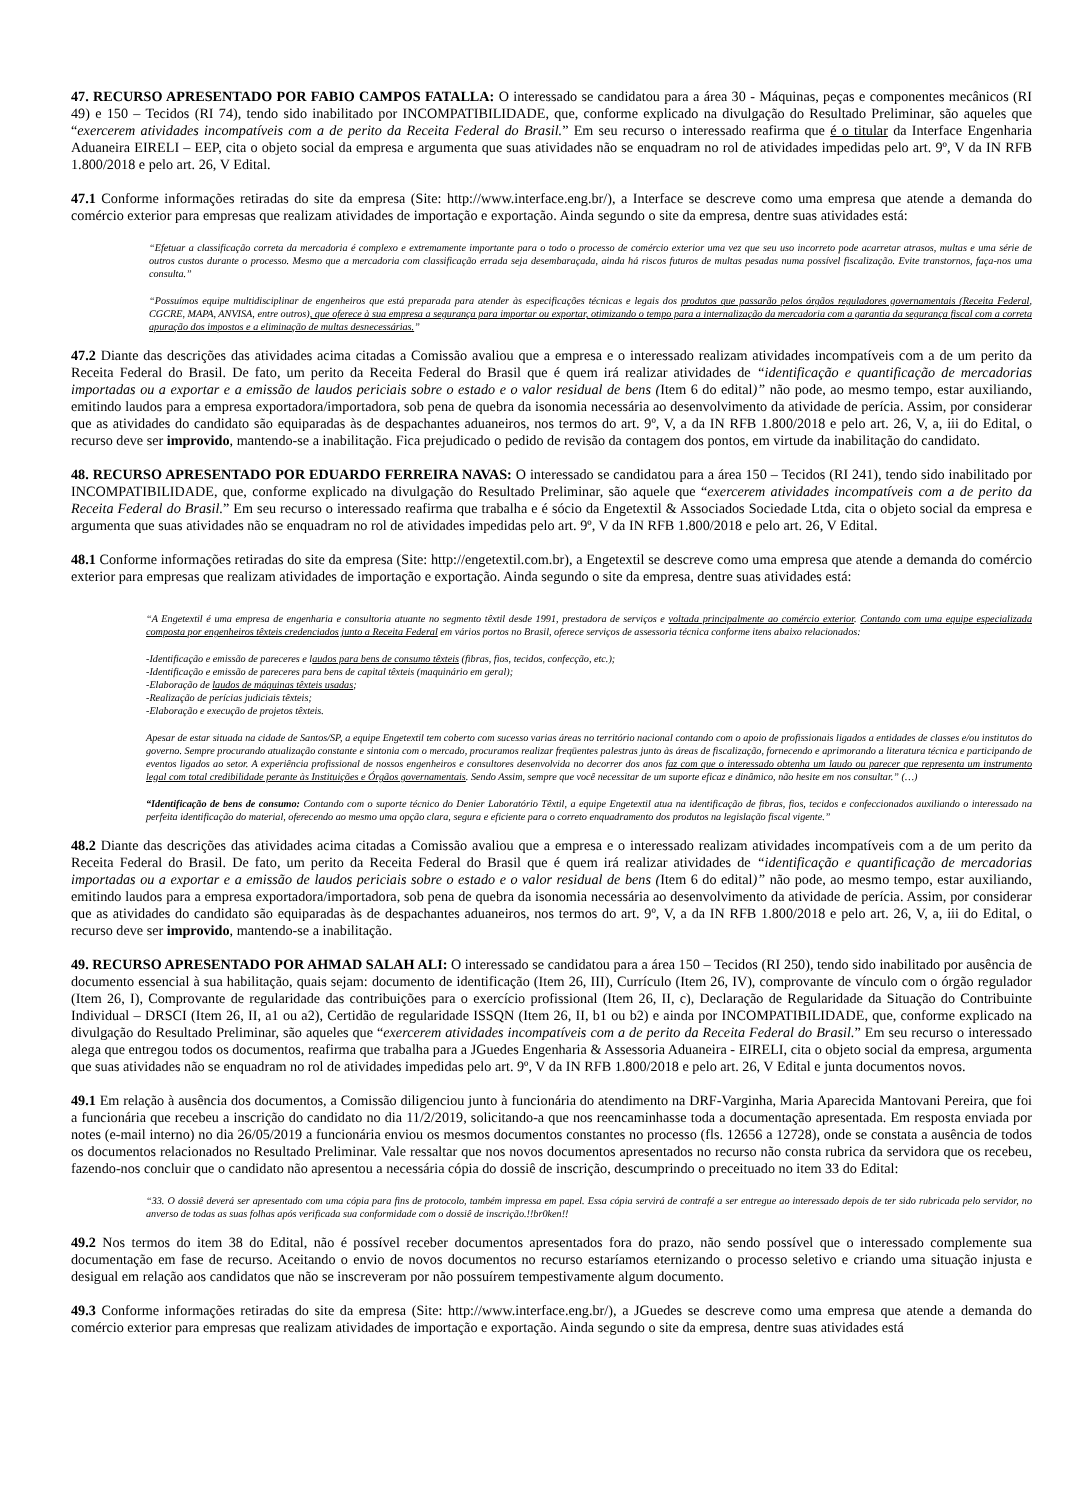47. RECURSO APRESENTADO POR FABIO CAMPOS FATALLA: O interessado se candidatou para a área 30 - Máquinas, peças e componentes mecânicos (RI 49) e 150 – Tecidos (RI 74), tendo sido inabilitado por INCOMPATIBILIDADE, que, conforme explicado na divulgação do Resultado Preliminar, são aqueles que “exercerem atividades incompatíveis com a de perito da Receita Federal do Brasil.” Em seu recurso o interessado reafirma que é o titular da Interface Engenharia Aduaneira EIRELI – EEP, cita o objeto social da empresa e argumenta que suas atividades não se enquadram no rol de atividades impedidas pelo art. 9º, V da IN RFB 1.800/2018 e pelo art. 26, V Edital.
47.1 Conforme informações retiradas do site da empresa (Site: http://www.interface.eng.br/), a Interface se descreve como uma empresa que atende a demanda do comércio exterior para empresas que realizam atividades de importação e exportação. Ainda segundo o site da empresa, dentre suas atividades está:
“Efetuar a classificação correta da mercadoria é complexo e extremamente importante para o todo o processo de comércio exterior uma vez que seu uso incorreto pode acarretar atrasos, multas e uma série de outros custos durante o processo. Mesmo que a mercadoria com classificação errada seja desembaraçada, ainda há riscos futuros de multas pesadas numa possível fiscalização. Evite transtornos, faça-nos uma consulta.”
“Possuímos equipe multidisciplinar de engenheiros que está preparada para atender às especificações técnicas e legais dos produtos que passarão pelos órgãos reguladores governamentais (Receita Federal, CGCRE, MAPA, ANVISA, entre outros), que oferece à sua empresa a segurança para importar ou exportar, otimizando o tempo para a internalização da mercadoria com a garantia da segurança fiscal com a correta apuração dos impostos e a eliminação de multas desnecessárias.”
47.2 Diante das descrições das atividades acima citadas a Comissão avaliou que a empresa e o interessado realizam atividades incompatíveis com a de um perito da Receita Federal do Brasil. De fato, um perito da Receita Federal do Brasil que é quem irá realizar atividades de “identificação e quantificação de mercadorias importadas ou a exportar e a emissão de laudos periciais sobre o estado e o valor residual de bens (Item 6 do edital)” não pode, ao mesmo tempo, estar auxiliando, emitindo laudos para a empresa exportadora/importadora, sob pena de quebra da isonomia necessária ao desenvolvimento da atividade de perícia. Assim, por considerar que as atividades do candidato são equiparadas às de despachantes aduaneiros, nos termos do art. 9º, V, a da IN RFB 1.800/2018 e pelo art. 26, V, a, iii do Edital, o recurso deve ser improvido, mantendo-se a inabilitação. Fica prejudicado o pedido de revisão da contagem dos pontos, em virtude da inabilitação do candidato.
48. RECURSO APRESENTADO POR EDUARDO FERREIRA NAVAS: O interessado se candidatou para a área 150 – Tecidos (RI 241), tendo sido inabilitado por INCOMPATIBILIDADE, que, conforme explicado na divulgação do Resultado Preliminar, são aquele que “exercerem atividades incompatíveis com a de perito da Receita Federal do Brasil.” Em seu recurso o interessado reafirma que trabalha e é sócio da Engetextil & Associados Sociedade Ltda, cita o objeto social da empresa e argumenta que suas atividades não se enquadram no rol de atividades impedidas pelo art. 9º, V da IN RFB 1.800/2018 e pelo art. 26, V Edital.
48.1 Conforme informações retiradas do site da empresa (Site: http://engetextil.com.br), a Engetextil se descreve como uma empresa que atende a demanda do comércio exterior para empresas que realizam atividades de importação e exportação. Ainda segundo o site da empresa, dentre suas atividades está:
“A Engetextil é uma empresa de engenharia e consultoria atuante no segmento têxtil desde 1991, prestadora de serviços e voltada principalmente ao comércio exterior. Contando com uma equipe especializada composta por engenheiros têxteis credenciados junto a Receita Federal em vários portos no Brasil, oferece serviços de assessoria técnica conforme itens abaixo relacionados:
-Identificação e emissão de pareceres e laudos para bens de consumo têxteis (fibras, fios, tecidos, confecção, etc.);
-Identificação e emissão de pareceres para bens de capital têxteis (maquinário em geral);
-Elaboração de laudos de máquinas têxteis usadas;
-Realização de perícias judiciais têxteis;
-Elaboração e execução de projetos têxteis.
Apesar de estar situada na cidade de Santos/SP, a equipe Engetextil tem coberto com sucesso varias áreas no território nacional contando com o apoio de profissionais ligados a entidades de classes e/ou institutos do governo. Sempre procurando atualização constante e sintonia com o mercado, procuramos realizar freqüentes palestras junto às áreas de fiscalização, fornecendo e aprimorando a literatura técnica e participando de eventos ligados ao setor. A experiência profissional de nossos engenheiros e consultores desenvolvida no decorrer dos anos faz com que o interessado obtenha um laudo ou parecer que representa um instrumento legal com total credibilidade perante às Instituições e Órgãos governamentais. Sendo Assim, sempre que você necessitar de um suporte eficaz e dinâmico, não hesite em nos consultar.” (…)
“Identificação de bens de consumo: Contando com o suporte técnico do Denier Laboratório Têxtil, a equipe Engetextil atua na identificação de fibras, fios, tecidos e confeccionados auxiliando o interessado na perfeita identificação do material, oferecendo ao mesmo uma opção clara, segura e eficiente para o correto enquadramento dos produtos na legislação fiscal vigente.”
48.2 Diante das descrições das atividades acima citadas a Comissão avaliou que a empresa e o interessado realizam atividades incompatíveis com a de um perito da Receita Federal do Brasil. De fato, um perito da Receita Federal do Brasil que é quem irá realizar atividades de “identificação e quantificação de mercadorias importadas ou a exportar e a emissão de laudos periciais sobre o estado e o valor residual de bens (Item 6 do edital)” não pode, ao mesmo tempo, estar auxiliando, emitindo laudos para a empresa exportadora/importadora, sob pena de quebra da isonomia necessária ao desenvolvimento da atividade de perícia. Assim, por considerar que as atividades do candidato são equiparadas às de despachantes aduaneiros, nos termos do art. 9º, V, a da IN RFB 1.800/2018 e pelo art. 26, V, a, iii do Edital, o recurso deve ser improvido, mantendo-se a inabilitação.
49. RECURSO APRESENTADO POR AHMAD SALAH ALI: O interessado se candidatou para a área 150 – Tecidos (RI 250), tendo sido inabilitado por ausência de documento essencial à sua habilitação, quais sejam: documento de identificação (Item 26, III), Currículo (Item 26, IV), comprovante de vínculo com o órgão regulador (Item 26, I), Comprovante de regularidade das contribuições para o exercício profissional (Item 26, II, c), Declaração de Regularidade da Situação do Contribuinte Individual – DRSCI (Item 26, II, a1 ou a2), Certidão de regularidade ISSQN (Item 26, II, b1 ou b2) e ainda por INCOMPATIBILIDADE, que, conforme explicado na divulgação do Resultado Preliminar, são aqueles que “exercerem atividades incompatíveis com a de perito da Receita Federal do Brasil.” Em seu recurso o interessado alega que entregou todos os documentos, reafirma que trabalha para a JGuedes Engenharia & Assessoria Aduaneira - EIRELI, cita o objeto social da empresa, argumenta que suas atividades não se enquadram no rol de atividades impedidas pelo art. 9º, V da IN RFB 1.800/2018 e pelo art. 26, V Edital e junta documentos novos.
49.1 Em relação à ausência dos documentos, a Comissão diligenciou junto à funcionária do atendimento na DRF-Varginha, Maria Aparecida Mantovani Pereira, que foi a funcionária que recebeu a inscrição do candidato no dia 11/2/2019, solicitando-a que nos reencaminhasse toda a documentação apresentada. Em resposta enviada por notes (e-mail interno) no dia 26/05/2019 a funcionária enviou os mesmos documentos constantes no processo (fls. 12656 a 12728), onde se constata a ausência de todos os documentos relacionados no Resultado Preliminar. Vale ressaltar que nos novos documentos apresentados no recurso não consta rubrica da servidora que os recebeu, fazendo-nos concluir que o candidato não apresentou a necessária cópia do dossiê de inscrição, descumprindo o preceituado no item 33 do Edital:
“33. O dossiê deverá ser apresentado com uma cópia para fins de protocolo, também impressa em papel. Essa cópia servirá de contrafé a ser entregue ao interessado depois de ter sido rubricada pelo servidor, no anverso de todas as suas folhas após verificada sua conformidade com o dossiê de inscrição.!!br0ken!!
49.2 Nos termos do item 38 do Edital, não é possível receber documentos apresentados fora do prazo, não sendo possível que o interessado complemente sua documentação em fase de recurso. Aceitando o envio de novos documentos no recurso estaríamos eternizando o processo seletivo e criando uma situação injusta e desigual em relação aos candidatos que não se inscreveram por não possuírem tempestivamente algum documento.
49.3 Conforme informações retiradas do site da empresa (Site: http://www.interface.eng.br/), a JGuedes se descreve como uma empresa que atende a demanda do comércio exterior para empresas que realizam atividades de importação e exportação. Ainda segundo o site da empresa, dentre suas atividades está